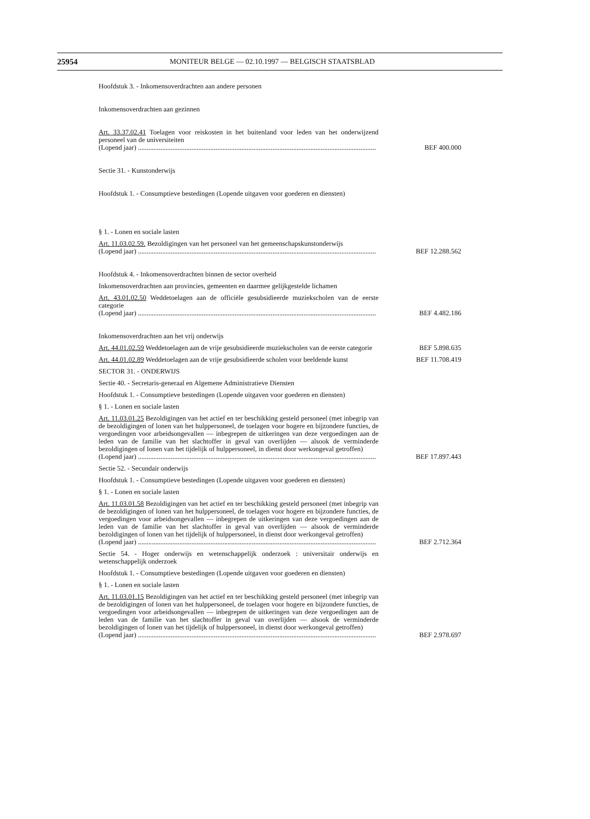25954 MONITEUR BELGE — 02.10.1997 — BELGISCH STAATSBLAD
Hoofdstuk 3. - Inkomensoverdrachten aan andere personen
Inkomensoverdrachten aan gezinnen
Art. 33.37.02.41 Toelagen voor reiskosten in het buitenland voor leden van het onderwijzend personeel van de universiteiten
(Lopend jaar) ..........................................................................................................................................
BEF 400.000
Sectie 31. - Kunstonderwijs
Hoofdstuk 1. - Consumptieve bestedingen (Lopende uitgaven voor goederen en diensten)
§ 1. - Lonen en sociale lasten
Art. 11.03.02.59. Bezoldigingen van het personeel van het gemeenschapskunstonderwijs
(Lopend jaar) ..........................................................................................................................................
BEF 12.288.562
Hoofdstuk 4. - Inkomensoverdrachten binnen de sector overheid
Inkomensoverdrachten aan provincies, gemeenten en daarmee gelijkgestelde lichamen
Art. 43.01.02.50 Weddetoelagen aan de officiële gesubsidieerde muziekscholen van de eerste categorie
(Lopend jaar) ..........................................................................................................................................
BEF 4.482.186
Inkomensoverdrachten aan het vrij onderwijs
Art. 44.01.02.59 Weddetoelagen aan de vrije gesubsidieerde muziekscholen van de eerste categorie
BEF 5.898.635
Art. 44.01.02.89 Weddetoelagen aan de vrije gesubsidieerde scholen voor beeldende kunst
BEF 11.708.419
SECTOR 31. - ONDERWIJS
Sectie 40. - Secretaris-generaal en Algemene Administratieve Diensten
Hoofdstuk 1. - Consumptieve bestedingen (Lopende uitgaven voor goederen en diensten)
§ 1. - Lonen en sociale lasten
Art. 11.03.01.25 Bezoldigingen van het actief en ter beschikking gesteld personeel (met inbegrip van de bezoldigingen of lonen van het hulppersoneel, de toelagen voor hogere en bijzondere functies, de vergoedingen voor arbeidsongevallen — inbegrepen de uitkeringen van deze vergoedingen aan de leden van de familie van het slachtoffer in geval van overlijden — alsook de verminderde bezoldigingen of lonen van het tijdelijk of hulppersoneel, in dienst door werkongeval getroffen)
(Lopend jaar) ..........................................................................................................................................
BEF 17.897.443
Sectie 52. - Secundair onderwijs
Hoofdstuk 1. - Consumptieve bestedingen (Lopende uitgaven voor goederen en diensten)
§ 1. - Lonen en sociale lasten
Art. 11.03.01.58 Bezoldigingen van het actief en ter beschikking gesteld personeel (met inbegrip van de bezoldigingen of lonen van het hulppersoneel, de toelagen voor hogere en bijzondere functies, de vergoedingen voor arbeidsongevallen — inbegrepen de uitkeringen van deze vergoedingen aan de leden van de familie van het slachtoffer in geval van overlijden — alsook de verminderde bezoldigingen of lonen van het tijdelijk of hulppersoneel, in dienst door werkongeval getroffen)
(Lopend jaar) ..........................................................................................................................................
BEF 2.712.364
Sectie 54. - Hoger onderwijs en wetenschappelijk onderzoek : universitair onderwijs en wetenschappelijk onderzoek
Hoofdstuk 1. - Consumptieve bestedingen (Lopende uitgaven voor goederen en diensten)
§ 1. - Lonen en sociale lasten
Art. 11.03.01.15 Bezoldigingen van het actief en ter beschikking gesteld personeel (met inbegrip van de bezoldigingen of lonen van het hulppersoneel, de toelagen voor hogere en bijzondere functies, de vergoedingen voor arbeidsongevallen — inbegrepen de uitkeringen van deze vergoedingen aan de leden van de familie van het slachtoffer in geval van overlijden — alsook de verminderde bezoldigingen of lonen van het tijdelijk of hulppersoneel, in dienst door werkongeval getroffen)
(Lopend jaar) ..........................................................................................................................................
BEF 2.978.697